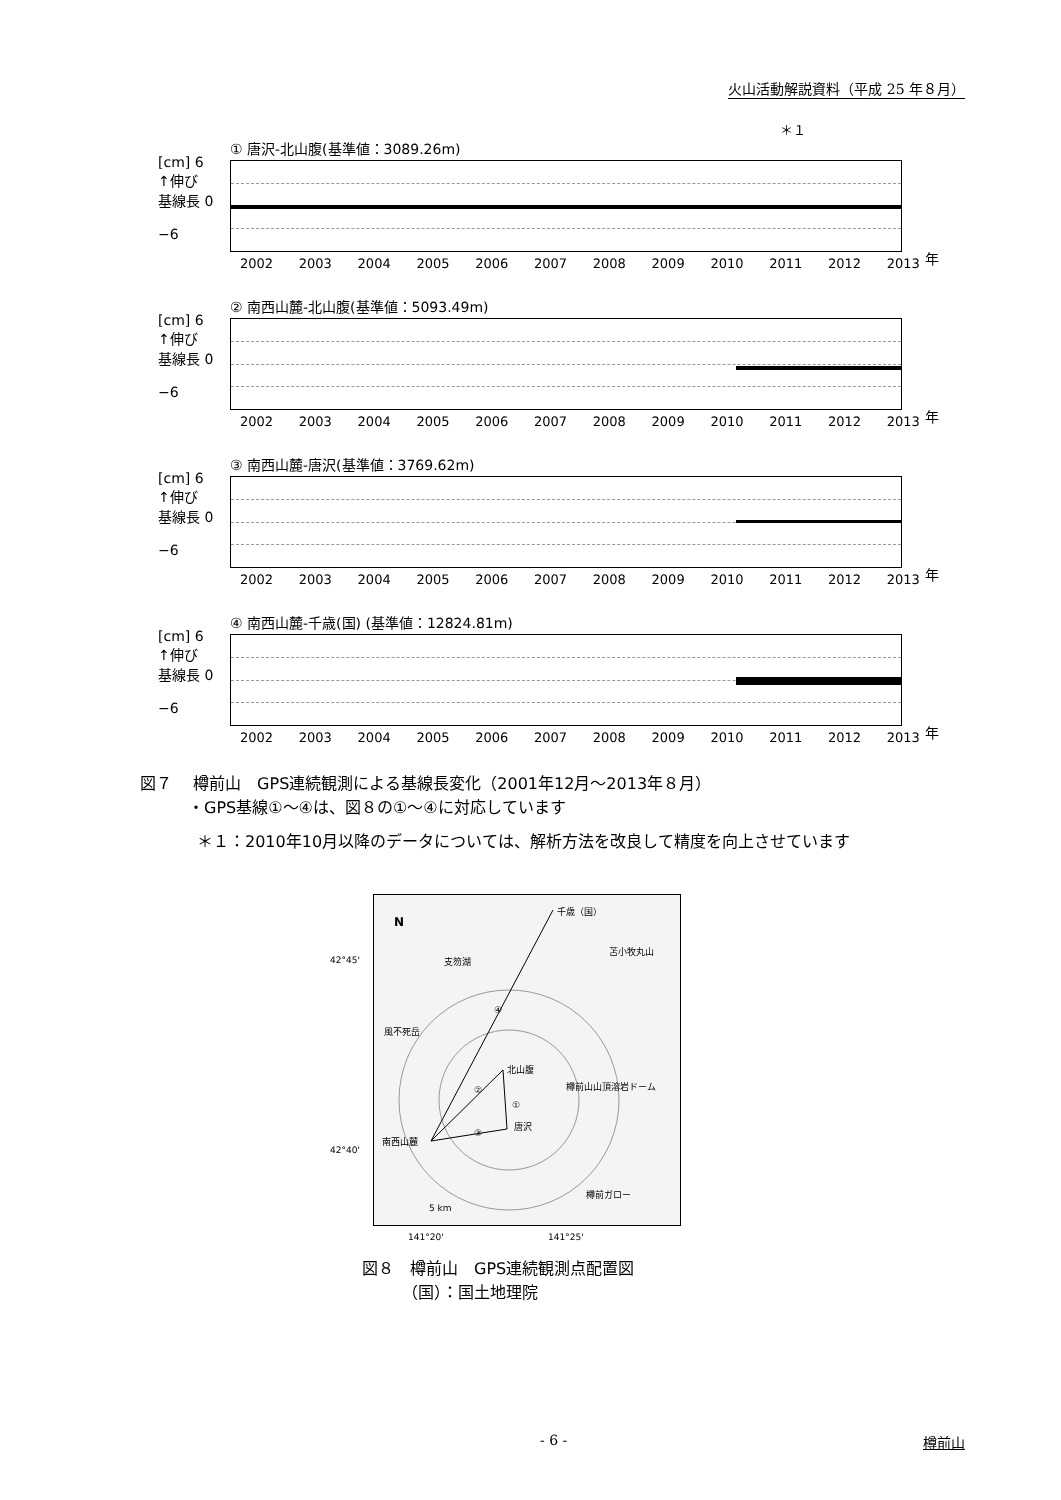火山活動解説資料（平成 25 年８月）
＊１
① 唐沢-北山腹(基準値：3089.26m)
[cm] 6
↑伸び
基線長 0
−6
2002 2003 2004 2005 2006 2007 2008 2009 2010 2011 2012 2013 年
② 南西山麓-北山腹(基準値：5093.49m)
[cm] 6
↑伸び
基線長 0
−6
2002 2003 2004 2005 2006 2007 2008 2009 2010 2011 2012 2013 年
③ 南西山麓-唐沢(基準値：3769.62m)
[cm] 6
↑伸び
基線長 0
−6
2002 2003 2004 2005 2006 2007 2008 2009 2010 2011 2012 2013 年
④ 南西山麓-千歳(国) (基準値：12824.81m)
[cm] 6
↑伸び
基線長 0
−6
2002 2003 2004 2005 2006 2007 2008 2009 2010 2011 2012 2013 年
図７　 樽前山　GPS連続観測による基線長変化（2001年12月～2013年８月）
　　　・GPS基線①～④は、図８の①～④に対応しています
＊１：2010年10月以降のデータについては、解析方法を改良して精度を向上させています
42°45'
42°40'
N
千歳（国）
苫小牧丸山
支笏湖
④
風不死岳
北山腹
樽前山山頂溶岩ドーム
②
①
唐沢
③
南西山麓
樽前ガロー
5 km
141°20' 141°25'
図８　樽前山　GPS連続観測点配置図
　　　（国）：国土地理院
- 6 - 樽前山